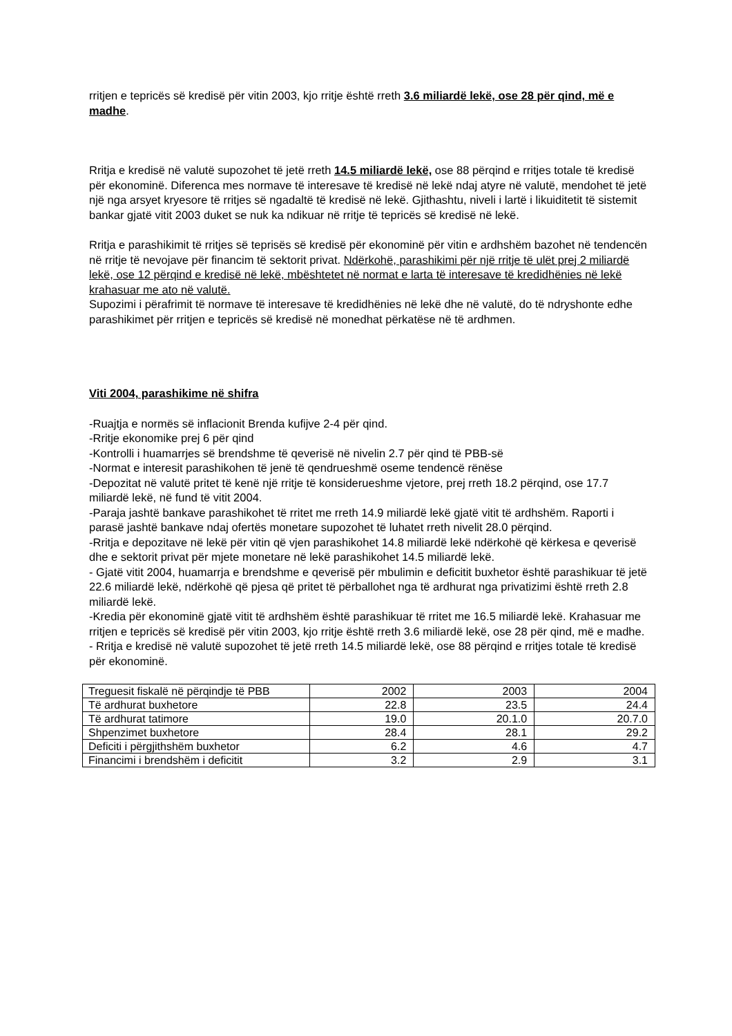rritjen e tepricës së kredisë për vitin 2003, kjo rritje është rreth 3.6 miliardë lekë, ose 28 për qind, më e madhe.
Rritja e kredisë në valutë supozohet të jetë rreth 14.5 miliardë lekë, ose 88 përqind e rritjes totale të kredisë për ekonominë. Diferenca mes normave të interesave të kredisë në lekë ndaj atyre në valutë, mendohet të jetë një nga arsyet kryesore të rritjes së ngadaltë të kredisë në lekë. Gjithashtu, niveli i lartë i likuiditetit të sistemit bankar gjatë vitit 2003 duket se nuk ka ndikuar në rritje të tepricës së kredisë në lekë.
Rritja e parashikimit të rritjes së teprisës së kredisë për ekonominë për vitin e ardhshëm bazohet në tendencën në rritje të nevojave për financim të sektorit privat. Ndërkohë, parashikimi për një rritje të ulët prej 2 miliardë lekë, ose 12 përqind e kredisë në lekë, mbështetet në normat e larta të interesave të kredidhënies në lekë krahasuar me ato në valutë.
Supozimi i përafrimit të normave të interesave të kredidhënies në lekë dhe në valutë, do të ndryshonte edhe parashikimet për rritjen e tepricës së kredisë në monedhat përkatëse në të ardhmen.
Viti 2004, parashikime në shifra
-Ruajtja e normës së inflacionit Brenda kufijve 2-4 për qind.
-Rritje ekonomike prej 6 për qind
-Kontrolli i huamarrjes së brendshme të qeverisë në nivelin 2.7 për qind të PBB-së
-Normat e interesit parashikohen të jenë të qendrueshmë oseme tendencë rënëse
-Depozitat në valutë pritet të kenë një rritje të konsiderueshme vjetore, prej rreth 18.2 përqind, ose 17.7 miliardë lekë, në fund të vitit 2004.
-Paraja jashtë bankave parashikohet të rritet me rreth 14.9 miliardë lekë gjatë vitit të ardhshëm. Raporti i parasë jashtë bankave ndaj ofertës monetare supozohet të luhatet rreth nivelit 28.0 përqind.
-Rritja e depozitave në lekë për vitin që vjen parashikohet 14.8 miliardë lekë ndërkohë që kërkesa e qeverisë dhe e sektorit privat për mjete monetare në lekë parashikohet 14.5 miliardë lekë.
- Gjatë vitit 2004, huamarrja e brendshme e qeverisë për mbulimin e deficitit buxhetor është parashikuar të jetë 22.6 miliardë lekë, ndërkohë që pjesa që pritet të përballohet nga të ardhurat nga privatizimi është rreth 2.8 miliardë lekë.
-Kredia për ekonominë gjatë vitit të ardhshëm është parashikuar të rritet me 16.5 miliardë lekë. Krahasuar me rritjen e tepricës së kredisë për vitin 2003, kjo rritje është rreth 3.6 miliardë lekë, ose 28 për qind, më e madhe.
- Rritja e kredisë në valutë supozohet të jetë rreth 14.5 miliardë lekë, ose 88 përqind e rritjes totale të kredisë për ekonominë.
| Treguesit fiskalë në përqindje të PBB | 2002 | 2003 | 2004 |
| Të ardhurat buxhetore | 22.8 | 23.5 | 24.4 |
| Të ardhurat tatimore | 19.0 | 20.1.0 | 20.7.0 |
| Shpenzimet buxhetore | 28.4 | 28.1 | 29.2 |
| Deficiti i përgjithshëm buxhetor | 6.2 | 4.6 | 4.7 |
| Financimi i brendshëm i deficitit | 3.2 | 2.9 | 3.1 |